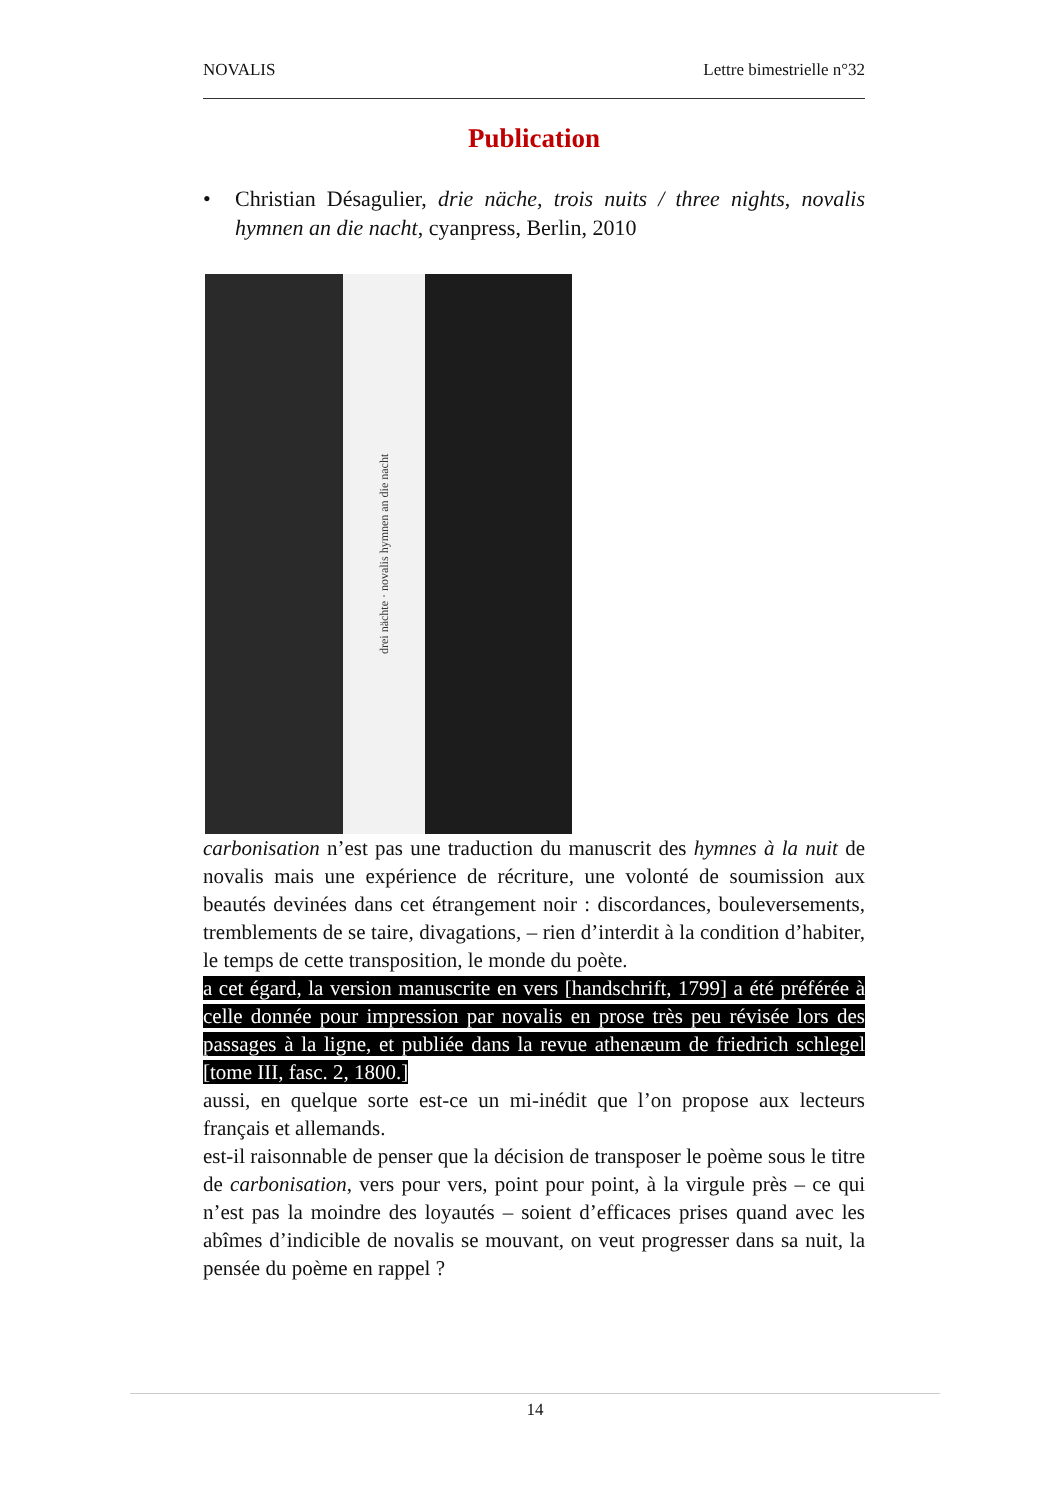NOVALIS Lettre bimestrielle n°32
Publication
• Christian Désagulier, drie näche, trois nuits / three nights, novalis hymnen an die nacht, cyanpress, Berlin, 2010
drei nächte · novalis hymnen an die nacht
carbonisation n’est pas une traduction du manuscrit des hymnes à la nuit de novalis mais une expérience de récriture, une volonté de soumission aux beautés devinées dans cet étrangement noir : discordances, bouleversements, tremblements de se taire, divagations, – rien d’interdit à la condition d’habiter, le temps de cette transposition, le monde du poète.
a cet égard, la version manuscrite en vers [handschrift, 1799] a été préférée à celle donnée pour impression par novalis en prose très peu révisée lors des passages à la ligne, et publiée dans la revue athenæum de friedrich schlegel [tome III, fasc. 2, 1800.]
aussi, en quelque sorte est-ce un mi-inédit que l’on propose aux lecteurs français et allemands.
est-il raisonnable de penser que la décision de transposer le poème sous le titre de carbonisation, vers pour vers, point pour point, à la virgule près – ce qui n’est pas la moindre des loyautés – soient d’efficaces prises quand avec les abîmes d’indicible de novalis se mouvant, on veut progresser dans sa nuit, la pensée du poème en rappel ?
14